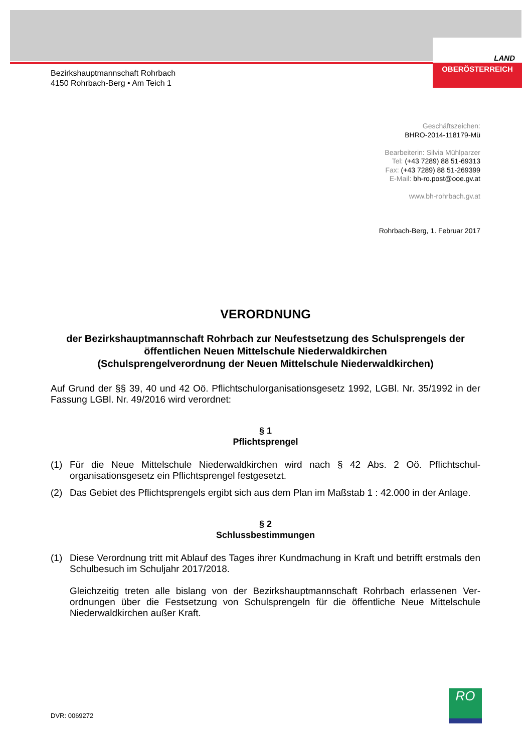LAND
OBERÖSTERREICH
Bezirkshauptmannschaft Rohrbach
4150 Rohrbach-Berg • Am Teich 1
Geschäftszeichen:
BHRO-2014-118179-Mü
Bearbeiterin: Silvia Mühlparzer
Tel: (+43 7289) 88 51-69313
Fax: (+43 7289) 88 51-269399
E-Mail: bh-ro.post@ooe.gv.at
www.bh-rohrbach.gv.at
Rohrbach-Berg, 1. Februar 2017
VERORDNUNG
der Bezirkshauptmannschaft Rohrbach zur Neufestsetzung des Schulsprengels der öffentlichen Neuen Mittelschule Niederwaldkirchen
(Schulsprengelverordnung der Neuen Mittelschule Niederwaldkirchen)
Auf Grund der §§ 39, 40 und 42 Oö. Pflichtschulorganisationsgesetz 1992, LGBl. Nr. 35/1992 in der Fassung LGBl. Nr. 49/2016 wird verordnet:
§ 1
Pflichtsprengel
(1) Für die Neue Mittelschule Niederwaldkirchen wird nach § 42 Abs. 2 Oö. Pflichtschul-organisationsgesetz ein Pflichtsprengel festgesetzt.
(2) Das Gebiet des Pflichtsprengels ergibt sich aus dem Plan im Maßstab 1 : 42.000 in der Anlage.
§ 2
Schlussbestimmungen
(1) Diese Verordnung tritt mit Ablauf des Tages ihrer Kundmachung in Kraft und betrifft erstmals den Schulbesuch im Schuljahr 2017/2018.
Gleichzeitig treten alle bislang von der Bezirkshauptmannschaft Rohrbach erlassenen Ver-ordnungen über die Festsetzung von Schulsprengeln für die öffentliche Neue Mittelschule Niederwaldkirchen außer Kraft.
DVR: 0069272
RO